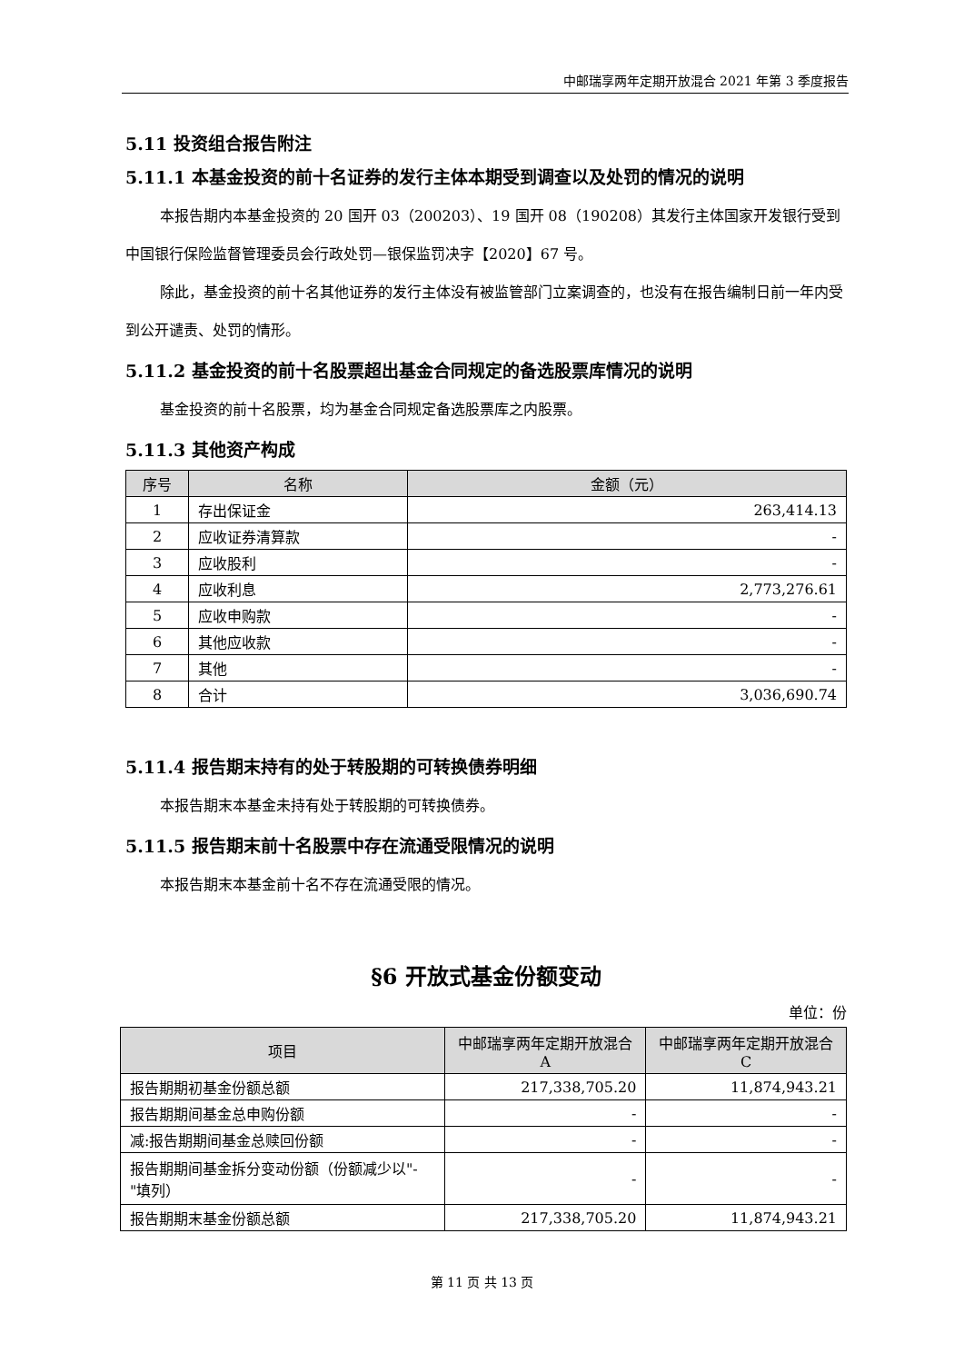中邮瑞享两年定期开放混合 2021 年第 3 季度报告
5.11 投资组合报告附注
5.11.1 本基金投资的前十名证券的发行主体本期受到调查以及处罚的情况的说明
本报告期内本基金投资的 20 国开 03（200203）、19 国开 08（190208）其发行主体国家开发银行受到中国银行保险监督管理委员会行政处罚—银保监罚决字【2020】67 号。
除此，基金投资的前十名其他证券的发行主体没有被监管部门立案调查的，也没有在报告编制日前一年内受到公开谴责、处罚的情形。
5.11.2 基金投资的前十名股票超出基金合同规定的备选股票库情况的说明
基金投资的前十名股票，均为基金合同规定备选股票库之内股票。
5.11.3 其他资产构成
| 序号 | 名称 | 金额（元） |
| --- | --- | --- |
| 1 | 存出保证金 | 263,414.13 |
| 2 | 应收证券清算款 | - |
| 3 | 应收股利 | - |
| 4 | 应收利息 | 2,773,276.61 |
| 5 | 应收申购款 | - |
| 6 | 其他应收款 | - |
| 7 | 其他 | - |
| 8 | 合计 | 3,036,690.74 |
5.11.4 报告期末持有的处于转股期的可转换债券明细
本报告期末本基金未持有处于转股期的可转换债券。
5.11.5 报告期末前十名股票中存在流通受限情况的说明
本报告期末本基金前十名不存在流通受限的情况。
§6 开放式基金份额变动
单位：份
| 项目 | 中邮瑞享两年定期开放混合 A | 中邮瑞享两年定期开放混合 C |
| --- | --- | --- |
| 报告期期初基金份额总额 | 217,338,705.20 | 11,874,943.21 |
| 报告期期间基金总申购份额 | - | - |
| 减:报告期期间基金总赎回份额 | - | - |
| 报告期期间基金拆分变动份额（份额减少以"-"填列） | - | - |
| 报告期期末基金份额总额 | 217,338,705.20 | 11,874,943.21 |
第 11 页 共 13 页